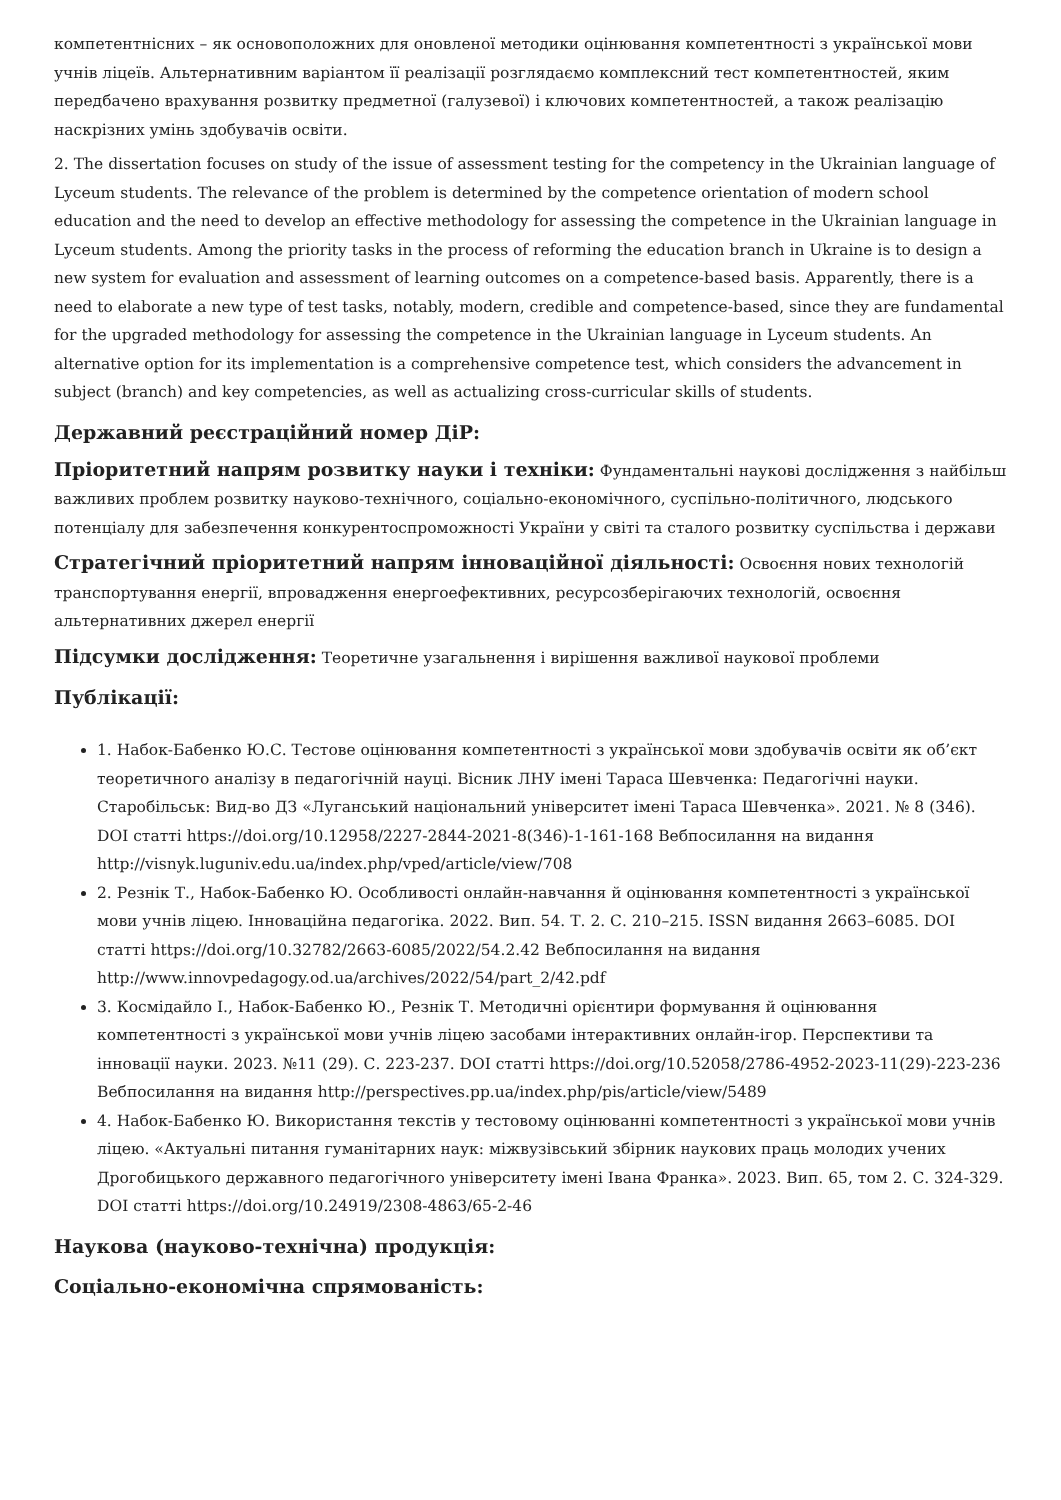компетентнісних – як основоположних для оновленої методики оцінювання компетентності з української мови учнів ліцеїв. Альтернативним варіантом її реалізації розглядаємо комплексний тест компетентностей, яким передбачено врахування розвитку предметної (галузевої) і ключових компетентностей, а також реалізацію наскрізних умінь здобувачів освіти.
2. The dissertation focuses on study of the issue of assessment testing for the competency in the Ukrainian language of Lyceum students. The relevance of the problem is determined by the competence orientation of modern school education and the need to develop an effective methodology for assessing the competence in the Ukrainian language in Lyceum students. Among the priority tasks in the process of reforming the education branch in Ukraine is to design a new system for evaluation and assessment of learning outcomes on a competence-based basis. Apparently, there is a need to elaborate a new type of test tasks, notably, modern, credible and competence-based, since they are fundamental for the upgraded methodology for assessing the competence in the Ukrainian language in Lyceum students. An alternative option for its implementation is a comprehensive competence test, which considers the advancement in subject (branch) and key competencies, as well as actualizing cross-curricular skills of students.
Державний реєстраційний номер ДіР:
Пріоритетний напрям розвитку науки і техніки: Фундаментальні наукові дослідження з найбільш важливих проблем розвитку науково-технічного, соціально-економічного, суспільно-політичного, людського потенціалу для забезпечення конкурентоспроможності України у світі та сталого розвитку суспільства і держави
Стратегічний пріоритетний напрям інноваційної діяльності: Освоєння нових технологій транспортування енергії, впровадження енергоефективних, ресурсозберігаючих технологій, освоєння альтернативних джерел енергії
Підсумки дослідження: Теоретичне узагальнення і вирішення важливої наукової проблеми
Публікації:
1. Набок-Бабенко Ю.С. Тестове оцінювання компетентності з української мови здобувачів освіти як об’єкт теоретичного аналізу в педагогічній науці. Вісник ЛНУ імені Тараса Шевченка: Педагогічні науки. Старобільськ: Вид-во ДЗ «Луганський національний університет імені Тараса Шевченка». 2021. № 8 (346). DOI статті https://doi.org/10.12958/2227-2844-2021-8(346)-1-161-168 Вебпосилання на видання http://visnyk.luguniv.edu.ua/index.php/vped/article/view/708
2. Резнік Т., Набок-Бабенко Ю. Особливості онлайн-навчання й оцінювання компетентності з української мови учнів ліцею. Інноваційна педагогіка. 2022. Вип. 54. Т. 2. С. 210–215. ISSN видання 2663–6085. DOI статті https://doi.org/10.32782/2663-6085/2022/54.2.42 Вебпосилання на видання http://www.innovpedagogy.od.ua/archives/2022/54/part_2/42.pdf
3. Космідайло І., Набок-Бабенко Ю., Резнік Т. Методичні орієнтири формування й оцінювання компетентності з української мови учнів ліцею засобами інтерактивних онлайн-ігор. Перспективи та інновації науки. 2023. №11 (29). С. 223-237. DOI статті https://doi.org/10.52058/2786-4952-2023-11(29)-223-236 Вебпосилання на видання http://perspectives.pp.ua/index.php/pis/article/view/5489
4. Набок-Бабенко Ю. Використання текстів у тестовому оцінюванні компетентності з української мови учнів ліцею. «Актуальні питання гуманітарних наук: міжвузівський збірник наукових праць молодих учених Дрогобицького державного педагогічного університету імені Івана Франка». 2023. Вип. 65, том 2. С. 324-329. DOI статті https://doi.org/10.24919/2308-4863/65-2-46
Наукова (науково-технічна) продукція:
Соціально-економічна спрямованість: